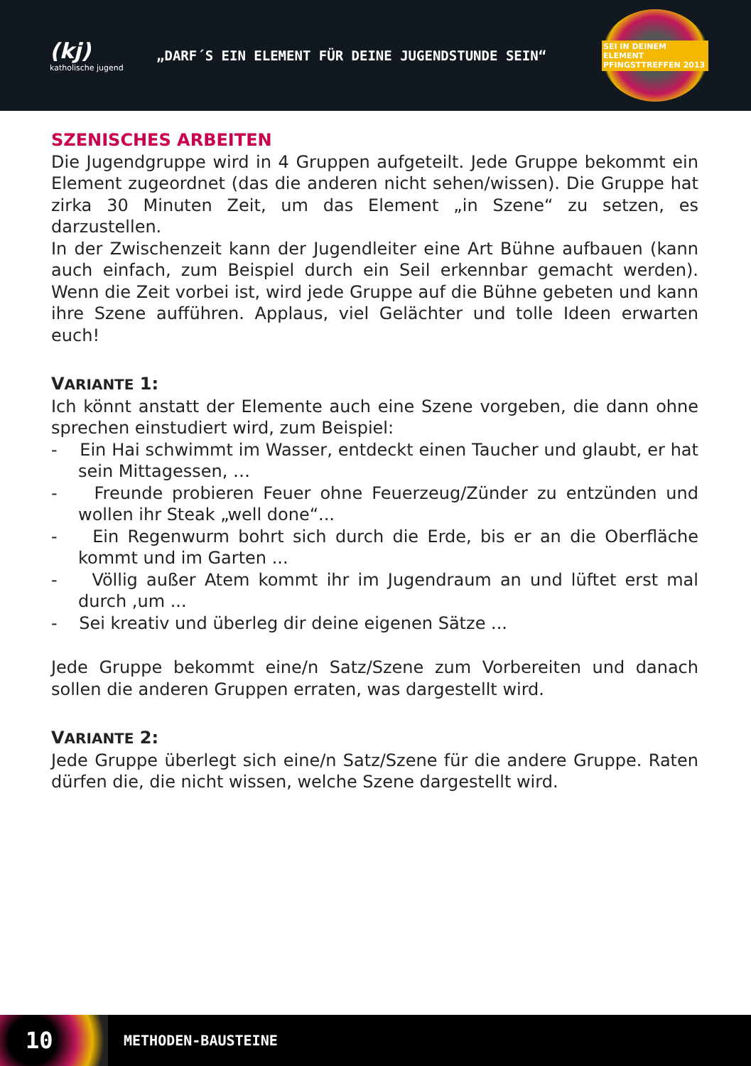(kj)
katholische jugend
„DARF´S EIN ELEMENT FÜR DEINE JUGENDSTUNDE SEIN“
SEI IN DEINEM ELEMENT
PFINGSTTREFFEN 2013
SZENISCHES ARBEITEN
Die Jugendgruppe wird in 4 Gruppen aufgeteilt. Jede Gruppe bekommt ein Element zugeordnet (das die anderen nicht sehen/wissen). Die Gruppe hat zirka 30 Minuten Zeit, um das Element „in Szene“ zu setzen, es darzustellen.
In der Zwischenzeit kann der Jugendleiter eine Art Bühne aufbauen (kann auch einfach, zum Beispiel durch ein Seil erkennbar gemacht werden). Wenn die Zeit vorbei ist, wird jede Gruppe auf die Bühne gebeten und kann ihre Szene aufführen. Applaus, viel Gelächter und tolle Ideen erwarten euch!
VARIANTE 1:
Ich könnt anstatt der Elemente auch eine Szene vorgeben, die dann ohne sprechen einstudiert wird, zum Beispiel:
- Ein Hai schwimmt im Wasser, entdeckt einen Taucher und glaubt, er hat sein Mittagessen, …
- Freunde probieren Feuer ohne Feuerzeug/Zünder zu entzünden und wollen ihr Steak „well done“...
- Ein Regenwurm bohrt sich durch die Erde, bis er an die Oberfläche kommt und im Garten ...
- Völlig außer Atem kommt ihr im Jugendraum an und lüftet erst mal durch ,um ...
- Sei kreativ und überleg dir deine eigenen Sätze ...
Jede Gruppe bekommt eine/n Satz/Szene zum Vorbereiten und danach sollen die anderen Gruppen erraten, was dargestellt wird.
VARIANTE 2:
Jede Gruppe überlegt sich eine/n Satz/Szene für die andere Gruppe. Raten dürfen die, die nicht wissen, welche Szene dargestellt wird.
10
METHODEN-BAUSTEINE